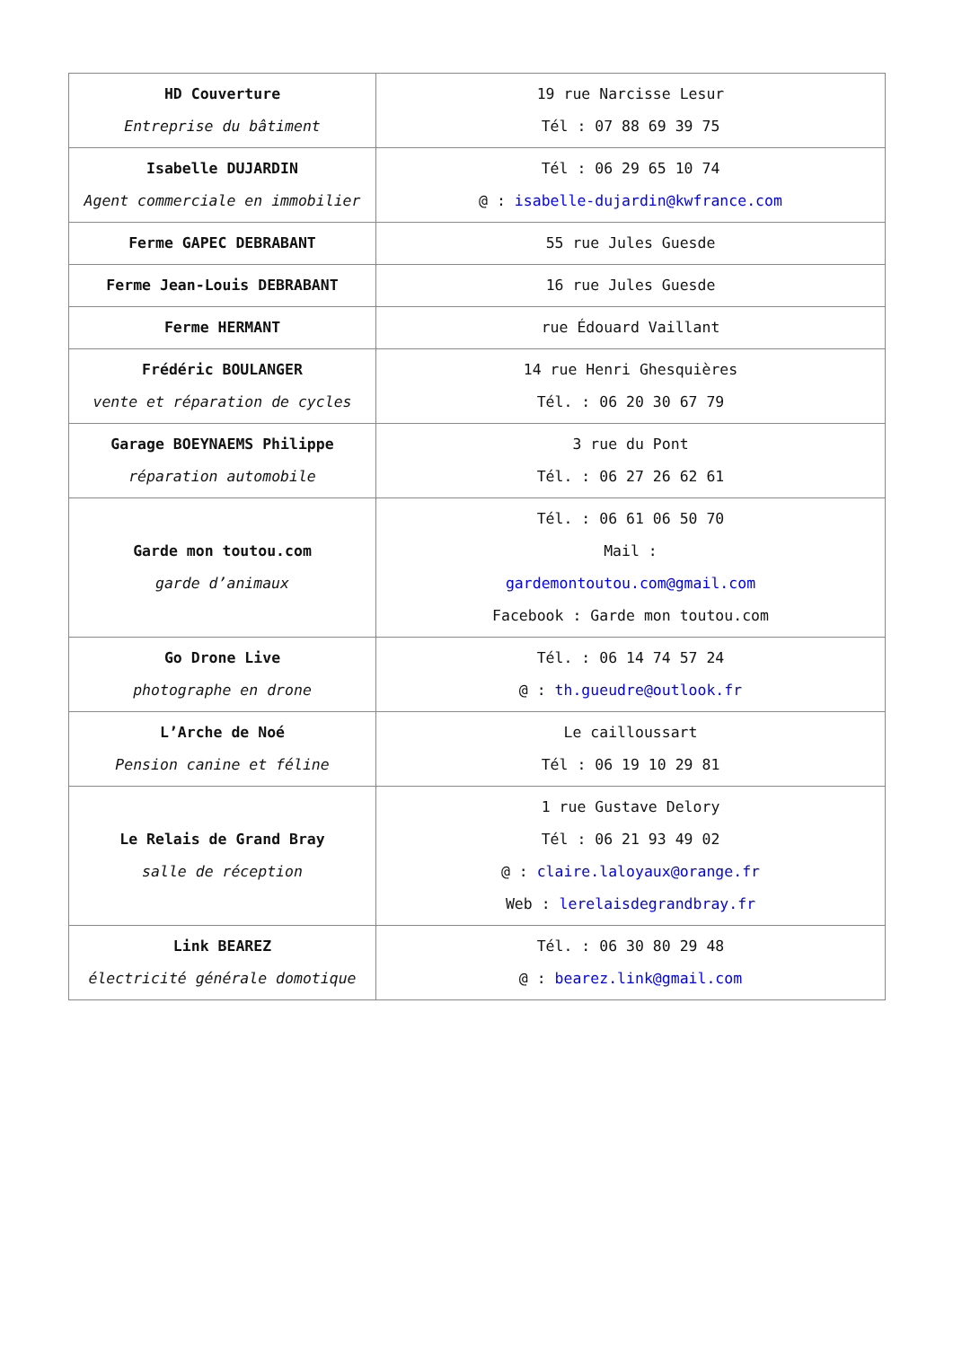| HD Couverture Entreprise du bâtiment | 19 rue Narcisse Lesur Tél : 07 88 69 39 75 |
| Isabelle DUJARDIN Agent commerciale en immobilier | Tél : 06 29 65 10 74 @ : isabelle-dujardin@kwfrance.com |
| Ferme GAPEC DEBRABANT | 55 rue Jules Guesde |
| Ferme Jean-Louis DEBRABANT | 16 rue Jules Guesde |
| Ferme HERMANT | rue Édouard Vaillant |
| Frédéric BOULANGER vente et réparation de cycles | 14 rue Henri Ghesquières Tél. : 06 20 30 67 79 |
| Garage BOEYNAEMS Philippe réparation automobile | 3 rue du Pont Tél. : 06 27 26 62 61 |
| Garde mon toutou.com garde d’animaux | Tél. : 06 61 06 50 70 Mail : gardemontoutou.com@gmail.com Facebook : Garde mon toutou.com |
| Go Drone Live photographe en drone | Tél. : 06 14 74 57 24 @ : th.gueudre@outlook.fr |
| L’Arche de Noé Pension canine et féline | Le cailloussart Tél : 06 19 10 29 81 |
| Le Relais de Grand Bray salle de réception | 1 rue Gustave Delory Tél : 06 21 93 49 02 @ : claire.laloyaux@orange.fr Web : lerelaisdegrandbray.fr |
| Link BEAREZ électricité générale domotique | Tél. : 06 30 80 29 48 @ : bearez.link@gmail.com |